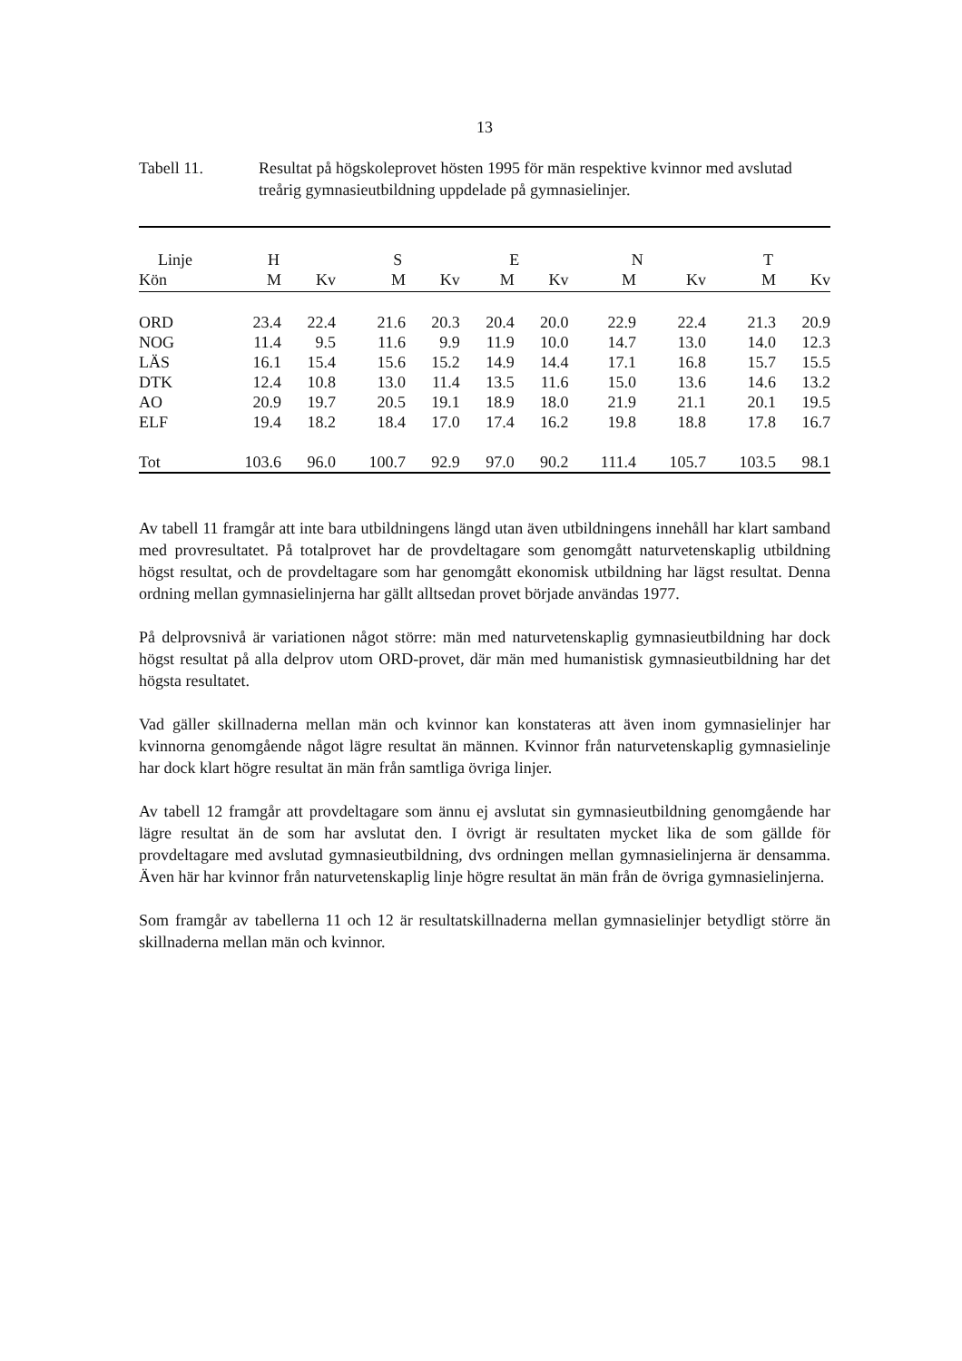13
Tabell 11. Resultat på högskoleprovet hösten 1995 för män respektive kvinnor med avslutad treårig gymnasieutbildning uppdelade på gymnasielinjer.
| Linje | H | | S | | E | | N | | T | |
| --- | --- | --- | --- | --- | --- | --- | --- | --- | --- | --- |
| Kön | M | Kv | M | Kv | M | Kv | M | Kv | M | Kv |
| ORD | 23.4 | 22.4 | 21.6 | 20.3 | 20.4 | 20.0 | 22.9 | 22.4 | 21.3 | 20.9 |
| NOG | 11.4 | 9.5 | 11.6 | 9.9 | 11.9 | 10.0 | 14.7 | 13.0 | 14.0 | 12.3 |
| LÄS | 16.1 | 15.4 | 15.6 | 15.2 | 14.9 | 14.4 | 17.1 | 16.8 | 15.7 | 15.5 |
| DTK | 12.4 | 10.8 | 13.0 | 11.4 | 13.5 | 11.6 | 15.0 | 13.6 | 14.6 | 13.2 |
| AO | 20.9 | 19.7 | 20.5 | 19.1 | 18.9 | 18.0 | 21.9 | 21.1 | 20.1 | 19.5 |
| ELF | 19.4 | 18.2 | 18.4 | 17.0 | 17.4 | 16.2 | 19.8 | 18.8 | 17.8 | 16.7 |
| Tot | 103.6 | 96.0 | 100.7 | 92.9 | 97.0 | 90.2 | 111.4 | 105.7 | 103.5 | 98.1 |
Av tabell 11 framgår att inte bara utbildningens längd utan även utbildningens innehåll har klart samband med provresultatet. På totalprovet har de provdeltagare som genomgått naturvetenskaplig utbildning högst resultat, och de provdeltagare som har genomgått ekonomisk utbildning har lägst resultat. Denna ordning mellan gymnasielinjerna har gällt alltsedan provet började användas 1977.
På delprovsnivå är variationen något större: män med naturvetenskaplig gymnasieutbildning har dock högst resultat på alla delprov utom ORD-provet, där män med humanistisk gymnasieutbildning har det högsta resultatet.
Vad gäller skillnaderna mellan män och kvinnor kan konstateras att även inom gymnasielinjer har kvinnorna genomgående något lägre resultat än männen. Kvinnor från naturvetenskaplig gymnasielinje har dock klart högre resultat än män från samtliga övriga linjer.
Av tabell 12 framgår att provdeltagare som ännu ej avslutat sin gymnasieutbildning genomgående har lägre resultat än de som har avslutat den. I övrigt är resultaten mycket lika de som gällde för provdeltagare med avslutad gymnasieutbildning, dvs ordningen mellan gymnasielinjerna är densamma. Även här har kvinnor från naturvetenskaplig linje högre resultat än män från de övriga gymnasielinjerna.
Som framgår av tabellerna 11 och 12 är resultatskillnaderna mellan gymnasielinjer betydligt större än skillnaderna mellan män och kvinnor.